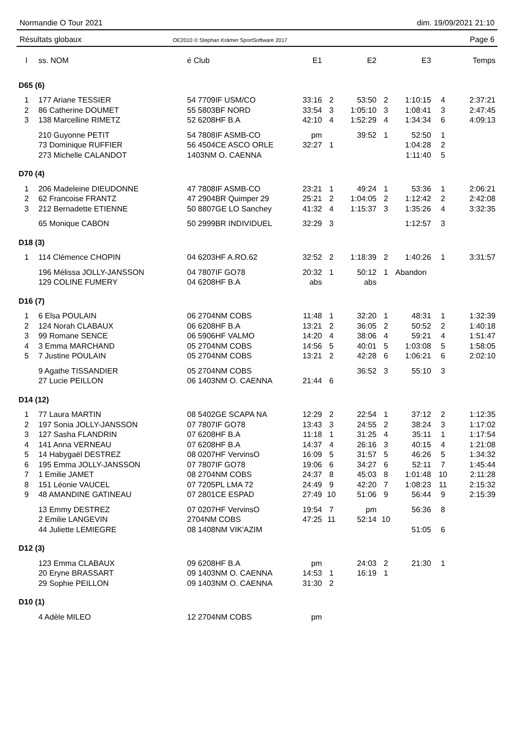Normandie O Tour 2021 dim. 19/09/2021 21:10
Résultats globaux OE2010 © Stephan Krämer SportSoftware 2017 Page 6
| l | ss. NOM | é Club | E1 | | E2 | | E3 | | Temps |
| --- | --- | --- | --- | --- | --- | --- | --- | --- | --- |
| D65 (6) | | | | | | | | | |
| 1 | 177 Ariane TESSIER | 54 7709IF USM/CO | 33:16 | 2 | 53:50 | 2 | 1:10:15 | 4 | 2:37:21 |
| 2 | 86 Catherine DOUMET | 55 5803BF NORD | 33:54 | 3 | 1:05:10 | 3 | 1:08:41 | 3 | 2:47:45 |
| 3 | 138 Marcelline RIMETZ | 52 6208HF B.A | 42:10 | 4 | 1:52:29 | 4 | 1:34:34 | 6 | 4:09:13 |
| | 210 Guyonne PETIT | 54 7808IF ASMB-CO | pm | | 39:52 | 1 | 52:50 | 1 | |
| | 73 Dominique RUFFIER | 56 4504CE ASCO ORLE | 32:27 | 1 | | | 1:04:28 | 2 | |
| | 273 Michelle CALANDOT | 1403NM O. CAENNA | | | | | 1:11:40 | 5 | |
| D70 (4) | | | | | | | | | |
| 1 | 206 Madeleine DIEUDONNE | 47 7808IF ASMB-CO | 23:21 | 1 | 49:24 | 1 | 53:36 | 1 | 2:06:21 |
| 2 | 62 Francoise FRANTZ | 47 2904BR Quimper 29 | 25:21 | 2 | 1:04:05 | 2 | 1:12:42 | 2 | 2:42:08 |
| 3 | 212 Bernadette ETIENNE | 50 8807GE LO Sanchey | 41:32 | 4 | 1:15:37 | 3 | 1:35:26 | 4 | 3:32:35 |
| | 65 Monique CABON | 50 2999BR INDIVIDUEL | 32:29 | 3 | | | 1:12:57 | 3 | |
| D18 (3) | | | | | | | | | |
| 1 | 114 Clémence CHOPIN | 04 6203HF A.RO.62 | 32:52 | 2 | 1:18:39 | 2 | 1:40:26 | 1 | 3:31:57 |
| | 196 Mélissa JOLLY-JANSSON | 04 7807IF GO78 | 20:32 | 1 | 50:12 | 1 | Abandon | | |
| | 129 COLINE FUMERY | 04 6208HF B.A | abs | | abs | | | | |
| D16 (7) | | | | | | | | | |
| 1 | 6 Elsa POULAIN | 06 2704NM COBS | 11:48 | 1 | 32:20 | 1 | 48:31 | 1 | 1:32:39 |
| 2 | 124 Norah CLABAUX | 06 6208HF B.A | 13:21 | 2 | 36:05 | 2 | 50:52 | 2 | 1:40:18 |
| 3 | 99 Romane SENCE | 06 5906HF VALMO | 14:20 | 4 | 38:06 | 4 | 59:21 | 4 | 1:51:47 |
| 4 | 3 Emma MARCHAND | 05 2704NM COBS | 14:56 | 5 | 40:01 | 5 | 1:03:08 | 5 | 1:58:05 |
| 5 | 7 Justine POULAIN | 05 2704NM COBS | 13:21 | 2 | 42:28 | 6 | 1:06:21 | 6 | 2:02:10 |
| | 9 Agathe TISSANDIER | 05 2704NM COBS | | | 36:52 | 3 | 55:10 | 3 | |
| | 27 Lucie PEILLON | 06 1403NM O. CAENNA | 21:44 | 6 | | | | | |
| D14 (12) | | | | | | | | | |
| 1 | 77 Laura MARTIN | 08 5402GE SCAPA NA | 12:29 | 2 | 22:54 | 1 | 37:12 | 2 | 1:12:35 |
| 2 | 197 Sonia JOLLY-JANSSON | 07 7807IF GO78 | 13:43 | 3 | 24:55 | 2 | 38:24 | 3 | 1:17:02 |
| 3 | 127 Sasha FLANDRIN | 07 6208HF B.A | 11:18 | 1 | 31:25 | 4 | 35:11 | 1 | 1:17:54 |
| 4 | 141 Anna VERNEAU | 07 6208HF B.A | 14:37 | 4 | 26:16 | 3 | 40:15 | 4 | 1:21:08 |
| 5 | 14 Habygaël DESTREZ | 08 0207HF VervinsO | 16:09 | 5 | 31:57 | 5 | 46:26 | 5 | 1:34:32 |
| 6 | 195 Emma JOLLY-JANSSON | 07 7807IF GO78 | 19:06 | 6 | 34:27 | 6 | 52:11 | 7 | 1:45:44 |
| 7 | 1 Emilie JAMET | 08 2704NM COBS | 24:37 | 8 | 45:03 | 8 | 1:01:48 | 10 | 2:11:28 |
| 8 | 151 Léonie VAUCEL | 07 7205PL LMA 72 | 24:49 | 9 | 42:20 | 7 | 1:08:23 | 11 | 2:15:32 |
| 9 | 48 AMANDINE GATINEAU | 07 2801CE ESPAD | 27:49 | 10 | 51:06 | 9 | 56:44 | 9 | 2:15:39 |
| | 13 Emmy DESTREZ | 07 0207HF VervinsO | 19:54 | 7 | pm | | 56:36 | 8 | |
| | 2 Emilie LANGEVIN | 2704NM COBS | 47:25 | 11 | 52:14 | 10 | | | |
| | 44 Juliette LEMIEGRE | 08 1408NM VIK'AZIM | | | | | 51:05 | 6 | |
| D12 (3) | | | | | | | | | |
| | 123 Emma CLABAUX | 09 6208HF B.A | pm | | 24:03 | 2 | 21:30 | 1 | |
| | 20 Eryne BRASSART | 09 1403NM O. CAENNA | 14:53 | 1 | 16:19 | 1 | | | |
| | 29 Sophie PEILLON | 09 1403NM O. CAENNA | 31:30 | 2 | | | | | |
| D10 (1) | | | | | | | | | |
| | 4 Adèle MILEO | 12 2704NM COBS | pm | | | | | | |